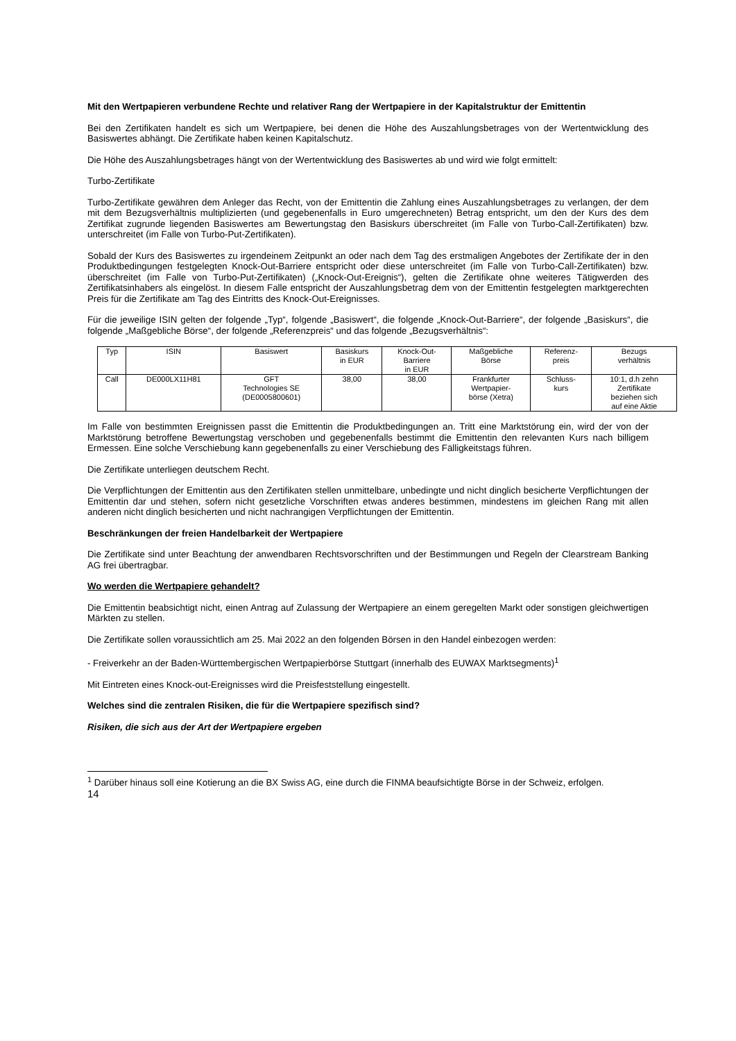Mit den Wertpapieren verbundene Rechte und relativer Rang der Wertpapiere in der Kapitalstruktur der Emittentin
Bei den Zertifikaten handelt es sich um Wertpapiere, bei denen die Höhe des Auszahlungsbetrages von der Wertentwicklung des Basiswertes abhängt. Die Zertifikate haben keinen Kapitalschutz.
Die Höhe des Auszahlungsbetrages hängt von der Wertentwicklung des Basiswertes ab und wird wie folgt ermittelt:
Turbo-Zertifikate
Turbo-Zertifikate gewähren dem Anleger das Recht, von der Emittentin die Zahlung eines Auszahlungsbetrages zu verlangen, der dem mit dem Bezugsverhältnis multiplizierten (und gegebenenfalls in Euro umgerechneten) Betrag entspricht, um den der Kurs des dem Zertifikat zugrunde liegenden Basiswertes am Bewertungstag den Basiskurs überschreitet (im Falle von Turbo-Call-Zertifikaten) bzw. unterschreitet (im Falle von Turbo-Put-Zertifikaten).
Sobald der Kurs des Basiswertes zu irgendeinem Zeitpunkt an oder nach dem Tag des erstmaligen Angebotes der Zertifikate der in den Produktbedingungen festgelegten Knock-Out-Barriere entspricht oder diese unterschreitet (im Falle von Turbo-Call-Zertifikaten) bzw. überschreitet (im Falle von Turbo-Put-Zertifikaten) („Knock-Out-Ereignis“), gelten die Zertifikate ohne weiteres Tätigwerden des Zertifikatsinhabers als eingelöst. In diesem Falle entspricht der Auszahlungsbetrag dem von der Emittentin festgelegten marktgerechten Preis für die Zertifikate am Tag des Eintritts des Knock-Out-Ereignisses.
Für die jeweilige ISIN gelten der folgende „Typ“, folgende „Basiswert“, die folgende „Knock-Out-Barriere“, der folgende „Basiskurs“, die folgende „Maßgebliche Börse“, der folgende „Referenzpreis“ und das folgende „Bezugsverhältnis“:
| Typ | ISIN | Basiswert | Basiskurs in EUR | Knock-Out- Barriere in EUR | Maßgebliche Börse | Referenz- preis | Bezugs verhältnis |
| Call | DE000LX11H81 | GFT Technologies SE (DE0005800601) | 38,00 | 38,00 | Frankfurter Wertpapier- börse (Xetra) | Schluss- kurs | 10:1, d.h zehn Zertifikate beziehen sich auf eine Aktie |
Im Falle von bestimmten Ereignissen passt die Emittentin die Produktbedingungen an. Tritt eine Marktstörung ein, wird der von der Marktstörung betroffene Bewertungstag verschoben und gegebenenfalls bestimmt die Emittentin den relevanten Kurs nach billigem Ermessen. Eine solche Verschiebung kann gegebenenfalls zu einer Verschiebung des Fälligkeitstags führen.
Die Zertifikate unterliegen deutschem Recht.
Die Verpflichtungen der Emittentin aus den Zertifikaten stellen unmittelbare, unbedingte und nicht dinglich besicherte Verpflichtungen der Emittentin dar und stehen, sofern nicht gesetzliche Vorschriften etwas anderes bestimmen, mindestens im gleichen Rang mit allen anderen nicht dinglich besicherten und nicht nachrangigen Verpflichtungen der Emittentin.
Beschränkungen der freien Handelbarkeit der Wertpapiere
Die Zertifikate sind unter Beachtung der anwendbaren Rechtsvorschriften und der Bestimmungen und Regeln der Clearstream Banking AG frei übertragbar.
Wo werden die Wertpapiere gehandelt?
Die Emittentin beabsichtigt nicht, einen Antrag auf Zulassung der Wertpapiere an einem geregelten Markt oder sonstigen gleichwertigen Märkten zu stellen.
Die Zertifikate sollen voraussichtlich am 25. Mai 2022 an den folgenden Börsen in den Handel einbezogen werden:
- Freiverkehr an der Baden-Württembergischen Wertpapierbörse Stuttgart (innerhalb des EUWAX Marktsegments)<sup>1</sup>
Mit Eintreten eines Knock-out-Ereignisses wird die Preisfeststellung eingestellt.
Welches sind die zentralen Risiken, die für die Wertpapiere spezifisch sind?
Risiken, die sich aus der Art der Wertpapiere ergeben
<sup>1</sup> Darüber hinaus soll eine Kotierung an die BX Swiss AG, eine durch die FINMA beaufsichtigte Börse in der Schweiz, erfolgen.
14